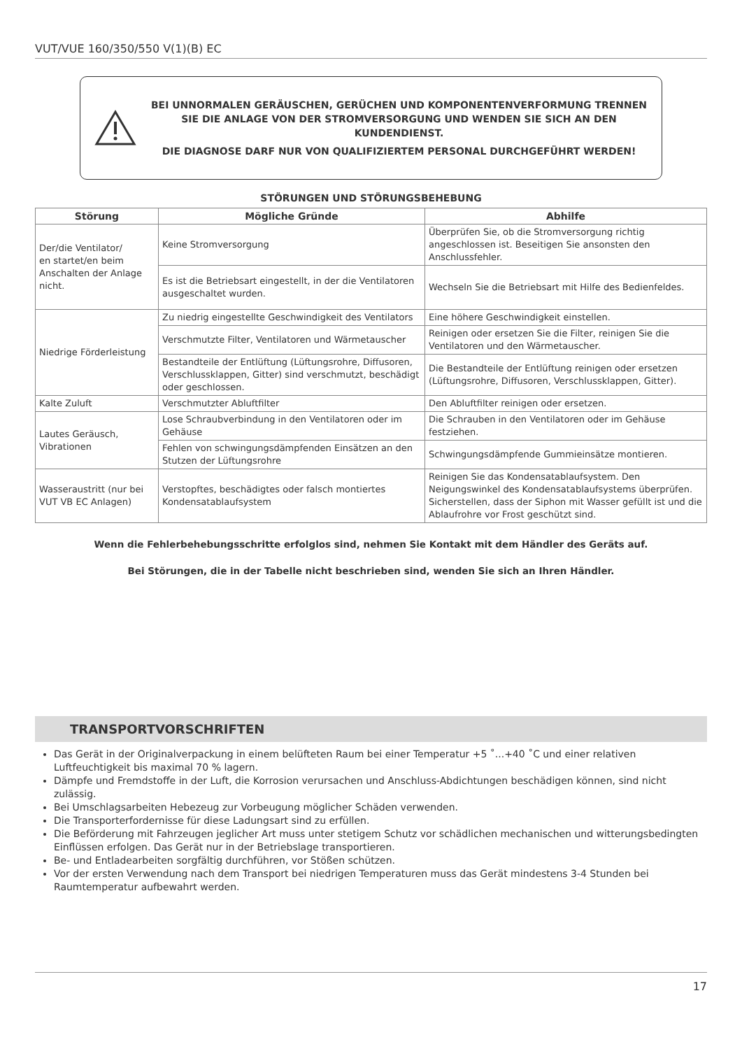VUT/VUE 160/350/550 V(1)(B) EC
BEI UNNORMALEN GERÄUSCHEN, GERÜCHEN UND KOMPONENTENVERFORMUNG TRENNEN SIE DIE ANLAGE VON DER STROMVERSORGUNG UND WENDEN SIE SICH AN DEN KUNDENDIENST.
DIE DIAGNOSE DARF NUR VON QUALIFIZIERTEM PERSONAL DURCHGEFÜHRT WERDEN!
STÖRUNGEN UND STÖRUNGSBEHEBUNG
| Störung | Mögliche Gründe | Abhilfe |
| --- | --- | --- |
| Der/die Ventilator/ en startet/en beim Anschalten der Anlage nicht. | Keine Stromversorgung | Überprüfen Sie, ob die Stromversorgung richtig angeschlossen ist. Beseitigen Sie ansonsten den Anschlussfehler. |
| | Es ist die Betriebsart eingestellt, in der die Ventilatoren ausgeschaltet wurden. | Wechseln Sie die Betriebsart mit Hilfe des Bedienfeldes. |
| Niedrige Förderleistung | Zu niedrig eingestellte Geschwindigkeit des Ventilators | Eine höhere Geschwindigkeit einstellen. |
| | Verschmutzte Filter, Ventilatoren und Wärmetauscher | Reinigen oder ersetzen Sie die Filter, reinigen Sie die Ventilatoren und den Wärmetauscher. |
| | Bestandteile der Entlüftung (Lüftungsrohre, Diffusoren, Verschlussklappen, Gitter) sind verschmutzt, beschädigt oder geschlossen. | Die Bestandteile der Entlüftung reinigen oder ersetzen (Lüftungsrohre, Diffusoren, Verschlussklappen, Gitter). |
| Kalte Zuluft | Verschmutzter Abluftfilter | Den Abluftfilter reinigen oder ersetzen. |
| Lautes Geräusch, Vibrationen | Lose Schraubverbindung in den Ventilatoren oder im Gehäuse | Die Schrauben in den Ventilatoren oder im Gehäuse festziehen. |
| | Fehlen von schwingungsdämpfenden Einsätzen an den Stutzen der Lüftungsrohre | Schwingungsdämpfende Gummieinsätze montieren. |
| Wasseraustritt (nur bei VUT VB EC Anlagen) | Verstopftes, beschädigtes oder falsch montiertes Kondensatablaufsystem | Reinigen Sie das Kondensatablaufsystem. Den Neigungswinkel des Kondensatablaufsystems überprüfen. Sicherstellen, dass der Siphon mit Wasser gefüllt ist und die Ablaufrohre vor Frost geschützt sind. |
Wenn die Fehlerbehebungsschritte erfolglos sind, nehmen Sie Kontakt mit dem Händler des Geräts auf.
Bei Störungen, die in der Tabelle nicht beschrieben sind, wenden Sie sich an Ihren Händler.
TRANSPORTVORSCHRIFTEN
Das Gerät in der Originalverpackung in einem belüfteten Raum bei einer Temperatur +5 ˚...+40 ˚C und einer relativen Luftfeuchtigkeit bis maximal 70 % lagern.
Dämpfe und Fremdstoffe in der Luft, die Korrosion verursachen und Anschluss-Abdichtungen beschädigen können, sind nicht zulässig.
Bei Umschlagsarbeiten Hebezeug zur Vorbeugung möglicher Schäden verwenden.
Die Transporterfordernisse für diese Ladungsart sind zu erfüllen.
Die Beförderung mit Fahrzeugen jeglicher Art muss unter stetigem Schutz vor schädlichen mechanischen und witterungsbedingten Einflüssen erfolgen. Das Gerät nur in der Betriebslage transportieren.
Be- und Entladearbeiten sorgfältig durchführen, vor Stößen schützen.
Vor der ersten Verwendung nach dem Transport bei niedrigen Temperaturen muss das Gerät mindestens 3-4 Stunden bei Raumtemperatur aufbewahrt werden.
17